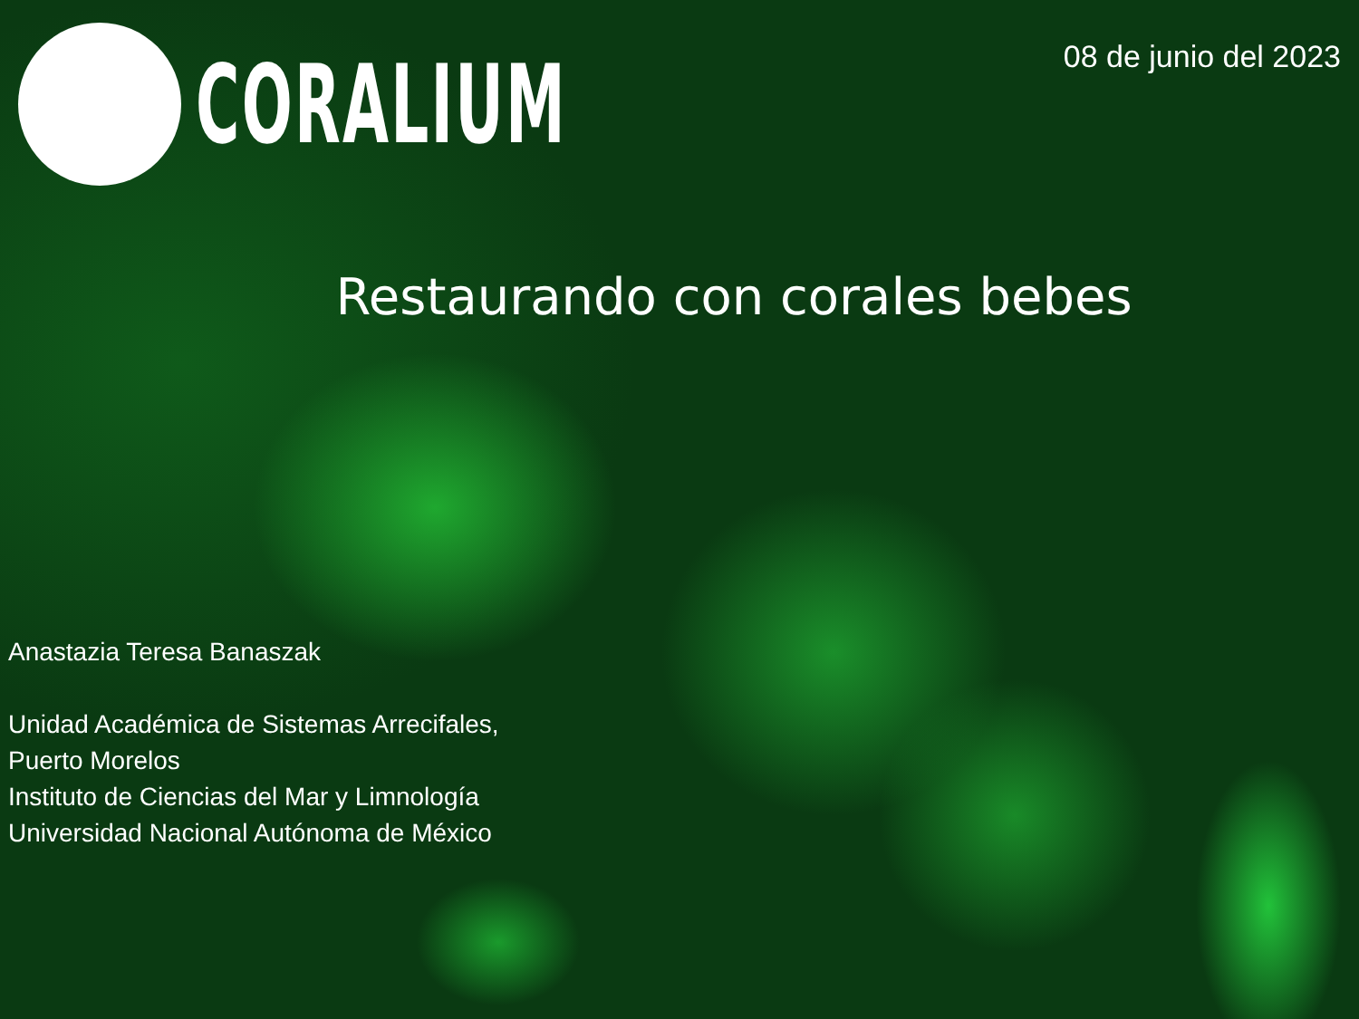CORALIUM
08 de junio del 2023
Restaurando con corales bebes
Anastazia Teresa Banaszak
Unidad Académica de Sistemas Arrecifales,
Puerto Morelos
Instituto de Ciencias del Mar y Limnología
Universidad Nacional Autónoma de México